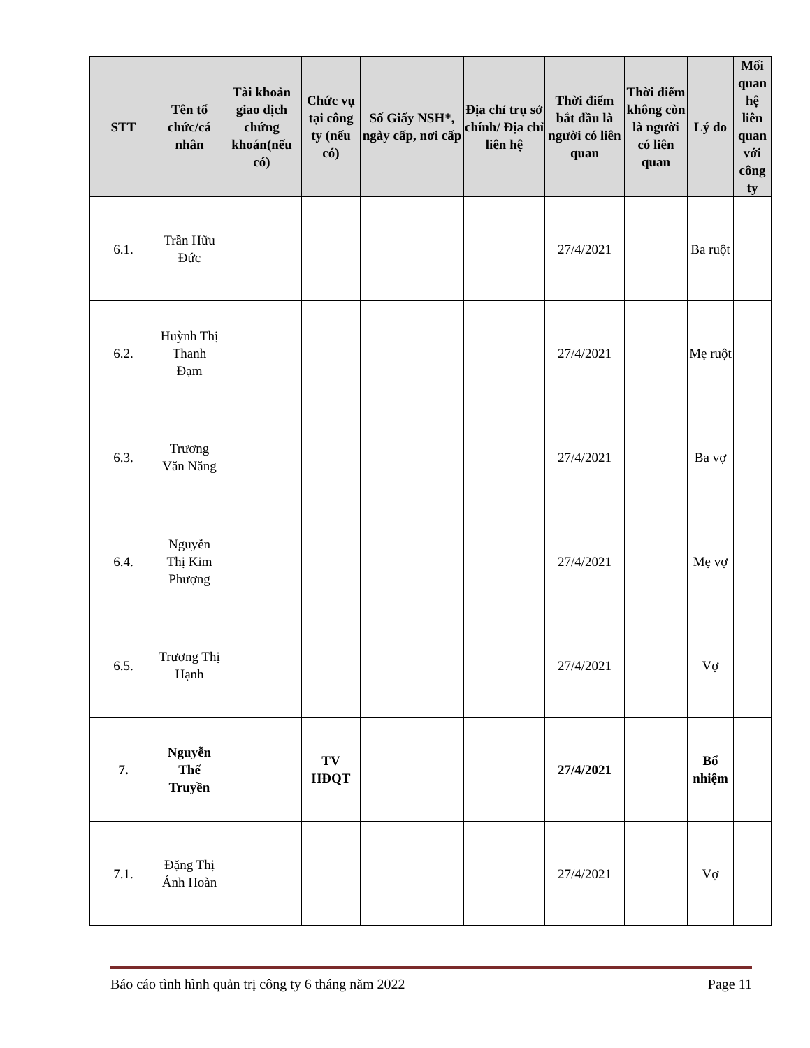| STT | Tên tổ chức/cá nhân | Tài khoản giao dịch chứng khoán(nếu có) | Chức vụ tại công ty (nếu có) | Số Giấy NSH*, ngày cấp, nơi cấp | Địa chỉ trụ sở chính/ Địa chỉ liên hệ | Thời điểm bắt đầu là người có liên quan | Thời điểm không còn là người có liên quan | Lý do | Mối quan hệ liên quan với công ty |
| --- | --- | --- | --- | --- | --- | --- | --- | --- | --- |
| 6.1. | Trần Hữu Đức | | | | | 27/4/2021 | | Ba ruột | |
| 6.2. | Huỳnh Thị Thanh Đạm | | | | | 27/4/2021 | | Mẹ ruột | |
| 6.3. | Trương Văn Năng | | | | | 27/4/2021 | | Ba vợ | |
| 6.4. | Nguyễn Thị Kim Phượng | | | | | 27/4/2021 | | Mẹ vợ | |
| 6.5. | Trương Thị Hạnh | | | | | 27/4/2021 | | Vợ | |
| 7. | Nguyễn Thế Truyền | | TV HĐQT | | | 27/4/2021 | | Bổ nhiệm | |
| 7.1. | Đặng Thị Ánh Hoàn | | | | | 27/4/2021 | | Vợ | |
Báo cáo tình hình quản trị công ty 6 tháng năm 2022 Page 11